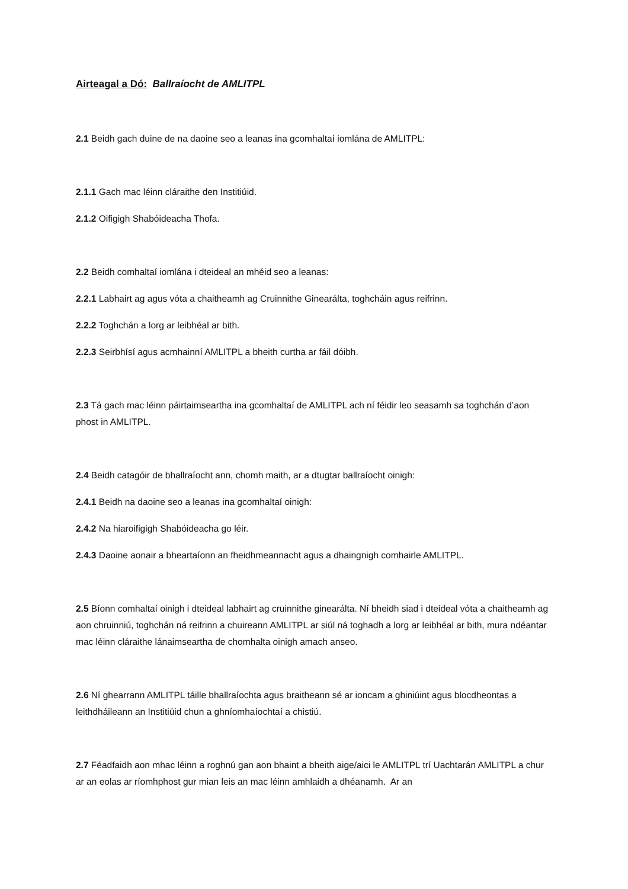Airteagal a Dó: Ballraíocht de AMLITPL
2.1 Beidh gach duine de na daoine seo a leanas ina gcomhaltaí iomlána de AMLITPL:
2.1.1 Gach mac léinn cláraithe den Institiúid.
2.1.2 Oifigigh Shabóideacha Thofa.
2.2 Beidh comhaltaí iomlána i dteideal an mhéid seo a leanas:
2.2.1 Labhairt ag agus vóta a chaitheamh ag Cruinnithe Ginearálta, toghcháin agus reifrinn.
2.2.2 Toghchán a lorg ar leibhéal ar bith.
2.2.3 Seirbhísí agus acmhainní AMLITPL a bheith curtha ar fáil dóibh.
2.3 Tá gach mac léinn páirtaimseartha ina gcomhaltaí de AMLITPL ach ní féidir leo seasamh sa toghchán d’aon phost in AMLITPL.
2.4 Beidh catagóir de bhallraíocht ann, chomh maith, ar a dtugtar ballraíocht oinigh:
2.4.1 Beidh na daoine seo a leanas ina gcomhaltaí oinigh:
2.4.2 Na hiaroifigigh Shabóideacha go léir.
2.4.3 Daoine aonair a bheartaíonn an fheidhmeannacht agus a dhaingnigh comhairle AMLITPL.
2.5 Bíonn comhaltaí oinigh i dteideal labhairt ag cruinnithe ginearálta. Ní bheidh siad i dteideal vóta a chaitheamh ag aon chruinniú, toghchán ná reifrinn a chuireann AMLITPL ar siúl ná toghadh a lorg ar leibhéal ar bith, mura ndéantar mac léinn cláraithe lánaimseartha de chomhalta oinigh amach anseo.
2.6 Ní ghearrann AMLITPL táille bhallraíochta agus braitheann sé ar ioncam a ghiniúint agus blocdheontas a leithdháileann an Institiúid chun a ghníomhaíochtaí a chistiú.
2.7 Féadfaidh aon mhac léinn a roghnú gan aon bhaint a bheith aige/aici le AMLITPL trí Uachtarán AMLITPL a chur ar an eolas ar ríomhphost gur mian leis an mac léinn amhlaidh a dhéanamh. Ar an